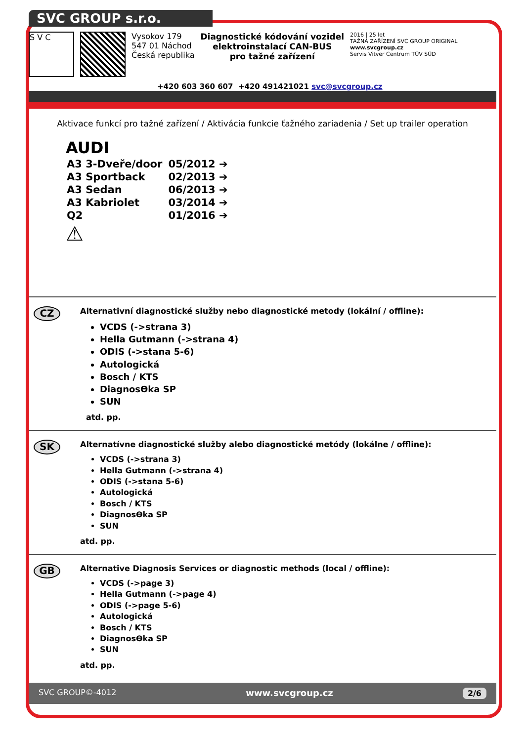SVC GROUP s.r.o.
S V C
Vysokov 179
547 01 Náchod
Česká republika
Diagnostické kódování vozidel
elektroinstalací CAN-BUS
pro tažné zařízení
2016 | 25 let
TAŽNÁ ZAŘÍZENÍ SVC GROUP ORIGINAL
www.svcgroup.cz
Servis Vitver Centrum TÜV SÜD
+420 603 360 607 +420 491421021 svc@svcgroup.cz
Aktivace funkcí pro tažné zařízení / Aktivácia funkcie ťažného zariadenia / Set up trailer operation
AUDI
| A3 3-Dveře/door | 05/2012 ➔ |
| A3 Sportback | 02/2013 ➔ |
| A3 Sedan | 06/2013 ➔ |
| A3 Kabriolet | 03/2014 ➔ |
| Q2 | 01/2016 ➔ |
⚠
CZ
Alternativní diagnostické služby nebo diagnostické metody (lokální / offline):
VCDS (->strana 3)
Hella Gutmann (->strana 4)
ODIS (->stana 5-6)
Autologická
Bosch / KTS
DiagnosƟka SP
SUN
atd. pp.
SK
Alternatívne diagnostické služby alebo diagnostické metódy (lokálne / offline):
VCDS (->strana 3)
Hella Gutmann (->strana 4)
ODIS (->stana 5-6)
Autologická
Bosch / KTS
DiagnosƟka SP
SUN
atd. pp.
GB
Alternative Diagnosis Services or diagnostic methods (local / offline):
VCDS (->page 3)
Hella Gutmann (->page 4)
ODIS (->page 5-6)
Autologická
Bosch / KTS
DiagnosƟka SP
SUN
atd. pp.
SVC GROUP©-4012 www.svcgroup.cz 2/6